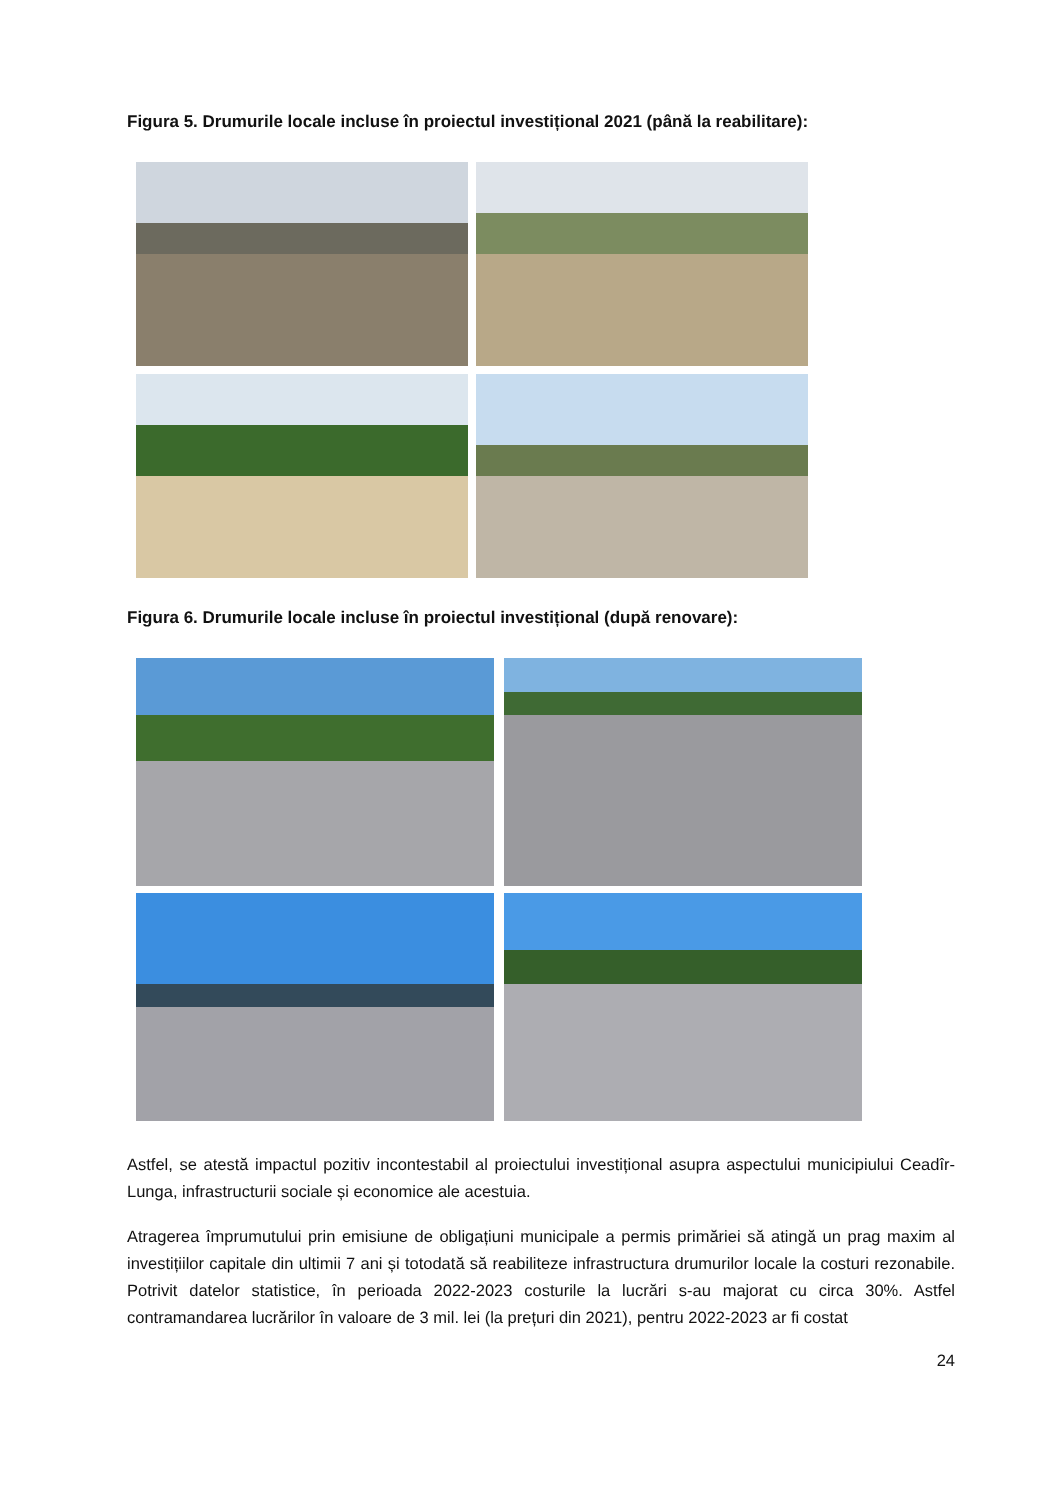Figura 5. Drumurile locale incluse în proiectul investițional 2021 (până la reabilitare):
Figura 6. Drumurile locale incluse în proiectul investițional (după renovare):
Astfel, se atestă impactul pozitiv incontestabil al proiectului investițional asupra aspectului municipiului Ceadîr-Lunga, infrastructurii sociale și economice ale acestuia.
Atragerea împrumutului prin emisiune de obligațiuni municipale a permis primăriei să atingă un prag maxim al investițiilor capitale din ultimii 7 ani și totodată să reabiliteze infrastructura drumurilor locale la costuri rezonabile. Potrivit datelor statistice, în perioada 2022-2023 costurile la lucrări s-au majorat cu circa 30%. Astfel contramandarea lucrărilor în valoare de 3 mil. lei (la prețuri din 2021), pentru 2022-2023 ar fi costat
24